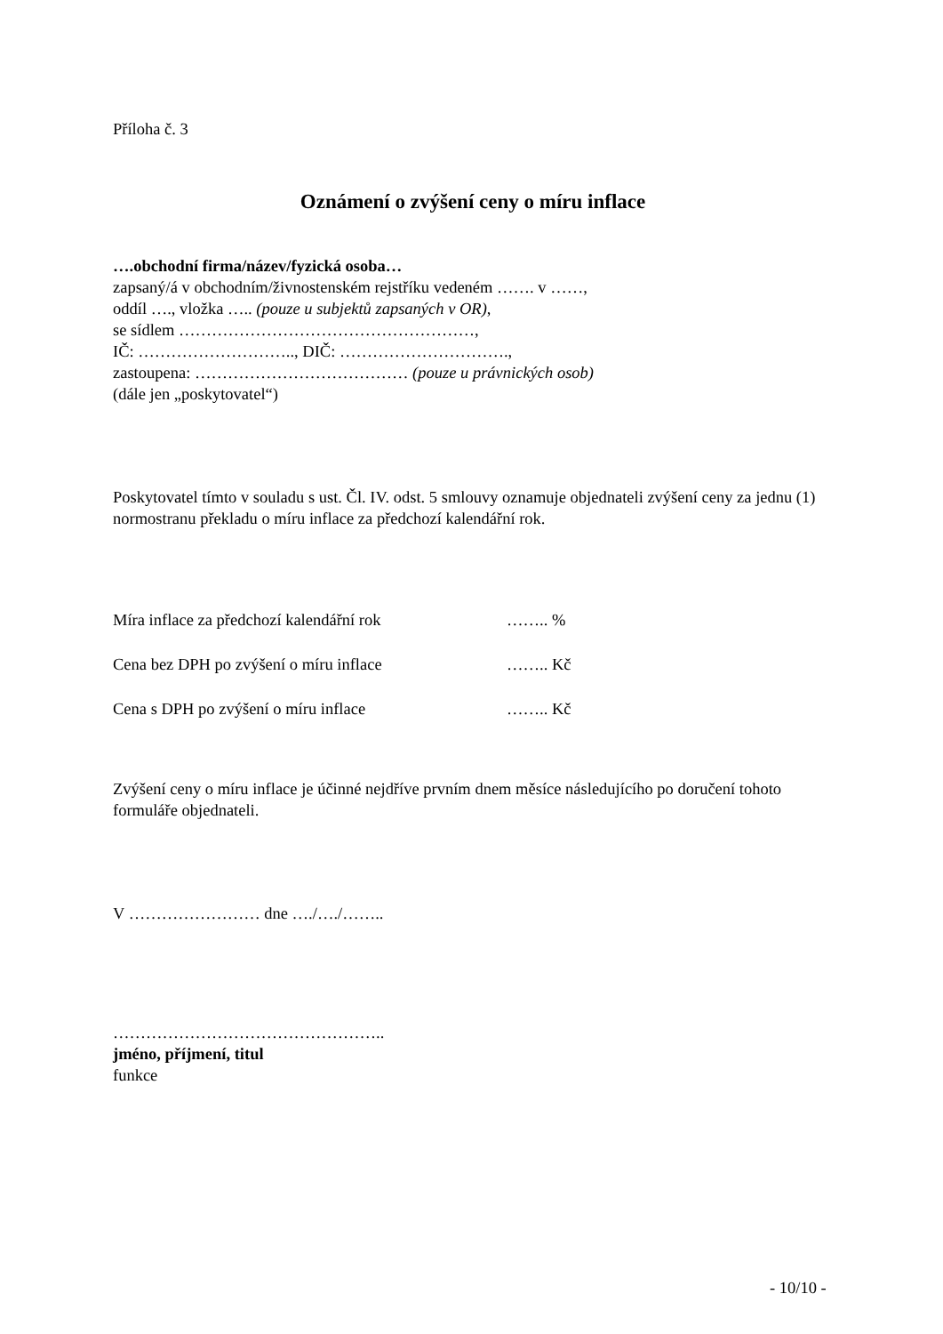Příloha č. 3
Oznámení o zvýšení ceny o míru inflace
….obchodní firma/název/fyzická osoba…
zapsaný/á v obchodním/živnostenském rejstříku vedeném ……. v ……,
oddíl …., vložka ….. (pouze u subjektů zapsaných v OR),
se sídlem ………………………………………………,
IČ: ……………………….., DIČ: ………………………….,
zastoupena: ………………………………… (pouze u právnických osob)
(dále jen „poskytovatel“)
Poskytovatel tímto v souladu s ust. Čl. IV. odst. 5 smlouvy oznamuje objednateli zvýšení ceny za jednu (1) normostranu překladu o míru inflace za předchozí kalendářní rok.
Míra inflace za předchozí kalendářní rok …….. %
Cena bez DPH po zvýšení o míru inflace …….. Kč
Cena s DPH po zvýšení o míru inflace …….. Kč
Zvýšení ceny o míru inflace je účinné nejdříve prvním dnem měsíce následujícího po doručení tohoto formuláře objednateli.
V …………………… dne …./…./……..
…………………………………………..
jméno, příjmení, titul
funkce
- 10/10 -